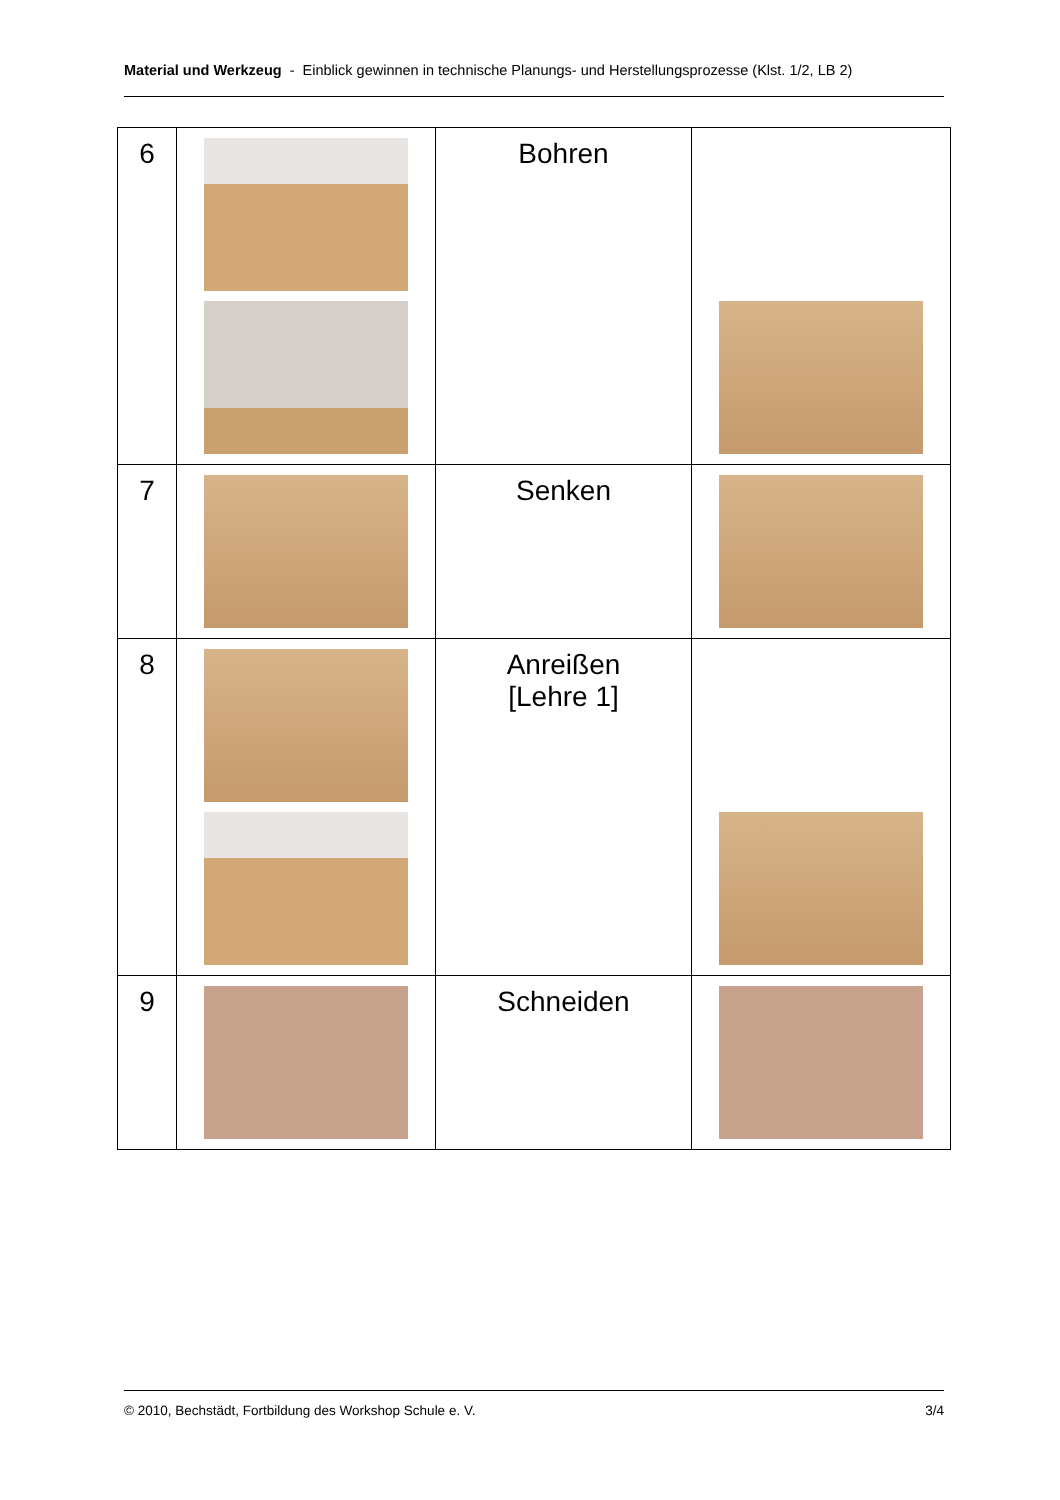Material und Werkzeug - Einblick gewinnen in technische Planungs- und Herstellungsprozesse (Klst. 1/2, LB 2)
| 6 | | Bohren | |
| 7 | | Senken | |
| 8 | | Anreißen [Lehre 1] | |
| 9 | | Schneiden | |
© 2010, Bechstädt, Fortbildung des Workshop Schule e. V. 3/4